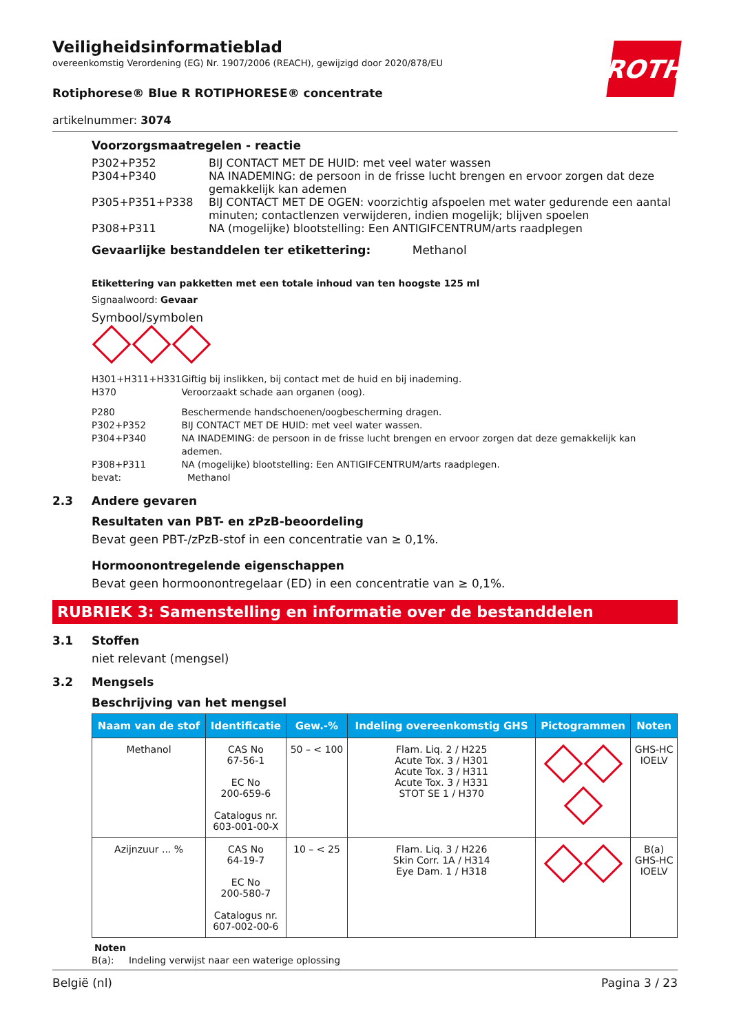ROTH
Veiligheidsinformatieblad
overeenkomstig Verordening (EG) Nr. 1907/2006 (REACH), gewijzigd door 2020/878/EU
Rotiphorese® Blue R ROTIPHORESE® concentrate
artikelnummer: 3074
Voorzorgsmaatregelen - reactie
| P302+P352 | BIJ CONTACT MET DE HUID: met veel water wassen |
| P304+P340 | NA INADEMING: de persoon in de frisse lucht brengen en ervoor zorgen dat deze gemakkelijk kan ademen |
| P305+P351+P338 | BIJ CONTACT MET DE OGEN: voorzichtig afspoelen met water gedurende een aantal minuten; contactlenzen verwijderen, indien mogelijk; blijven spoelen |
| P308+P311 | NA (mogelijke) blootstelling: Een ANTIGIFCENTRUM/arts raadplegen |
Gevaarlijke bestanddelen ter etikettering: Methanol
Etikettering van pakketten met een totale inhoud van ten hoogste 125 ml
Signaalwoord: Gevaar
Symbool/symbolen
| H301+H311+H331 | Giftig bij inslikken, bij contact met de huid en bij inademing. |
| H370 | Veroorzaakt schade aan organen (oog). |
| P280 | Beschermende handschoenen/oogbescherming dragen. |
| P302+P352 | BIJ CONTACT MET DE HUID: met veel water wassen. |
| P304+P340 | NA INADEMING: de persoon in de frisse lucht brengen en ervoor zorgen dat deze gemakkelijk kan ademen. |
| P308+P311 | NA (mogelijke) blootstelling: Een ANTIGIFCENTRUM/arts raadplegen. |
| bevat: | Methanol |
2.3 Andere gevaren
Resultaten van PBT- en zPzB-beoordeling
Bevat geen PBT-/zPzB-stof in een concentratie van ≥ 0,1%.
Hormoonontregelende eigenschappen
Bevat geen hormoonontregelaar (ED) in een concentratie van ≥ 0,1%.
RUBRIEK 3: Samenstelling en informatie over de bestanddelen
3.1 Stoffen
niet relevant (mengsel)
3.2 Mengsels
Beschrijving van het mengsel
| Naam van de stof | Identificatie | Gew.-% | Indeling overeenkomstig GHS | Pictogrammen | Noten |
| --- | --- | --- | --- | --- | --- |
| Methanol | CAS No 67-56-1 EC No 200-659-6 Catalogus nr. 603-001-00-X | 50 – < 100 | Flam. Liq. 2 / H225 Acute Tox. 3 / H301 Acute Tox. 3 / H311 Acute Tox. 3 / H331 STOT SE 1 / H370 | | GHS-HC IOELV |
| Azijnzuur ... % | CAS No 64-19-7 EC No 200-580-7 Catalogus nr. 607-002-00-6 | 10 – < 25 | Flam. Liq. 3 / H226 Skin Corr. 1A / H314 Eye Dam. 1 / H318 | | B(a) GHS-HC IOELV |
Noten
B(a): Indeling verwijst naar een waterige oplossing
België (nl) Pagina 3 / 23